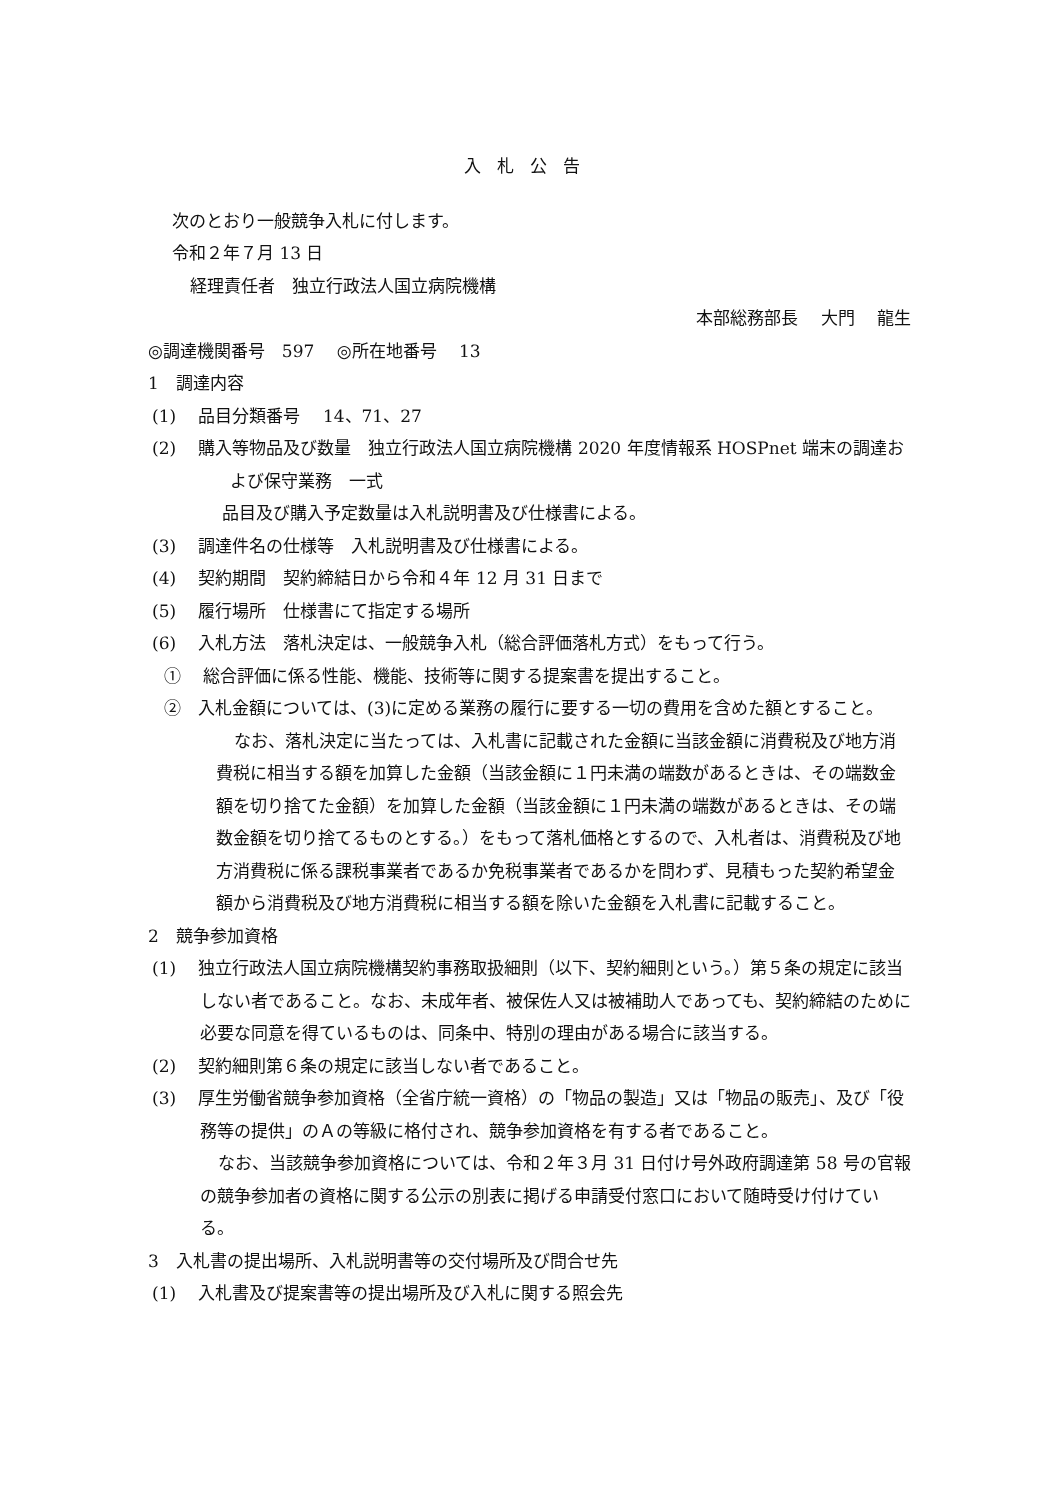入札公告
次のとおり一般競争入札に付します。
令和２年７月 13 日
経理責任者　独立行政法人国立病院機構
本部総務部長　 大門　 龍生
◎調達機関番号　597　 ◎所在地番号　 13
1　調達内容
(1)　 品目分類番号　 14、71、27
(2)　 購入等物品及び数量　独立行政法人国立病院機構 2020 年度情報系 HOSPnet 端末の調達および保守業務　一式
品目及び購入予定数量は入札説明書及び仕様書による。
(3)　 調達件名の仕様等　入札説明書及び仕様書による。
(4)　 契約期間　契約締結日から令和４年 12 月 31 日まで
(5)　 履行場所　仕様書にて指定する場所
(6)　 入札方法　落札決定は、一般競争入札（総合評価落札方式）をもって行う。
①　 総合評価に係る性能、機能、技術等に関する提案書を提出すること。
②　入札金額については、(3)に定める業務の履行に要する一切の費用を含めた額とすること。
なお、落札決定に当たっては、入札書に記載された金額に当該金額に消費税及び地方消費税に相当する額を加算した金額（当該金額に１円未満の端数があるときは、その端数金額を切り捨てた金額）を加算した金額（当該金額に１円未満の端数があるときは、その端数金額を切り捨てるものとする。）をもって落札価格とするので、入札者は、消費税及び地方消費税に係る課税事業者であるか免税事業者であるかを問わず、見積もった契約希望金額から消費税及び地方消費税に相当する額を除いた金額を入札書に記載すること。
2　競争参加資格
(1)　 独立行政法人国立病院機構契約事務取扱細則（以下、契約細則という。）第５条の規定に該当しない者であること。なお、未成年者、被保佐人又は被補助人であっても、契約締結のために必要な同意を得ているものは、同条中、特別の理由がある場合に該当する。
(2)　 契約細則第６条の規定に該当しない者であること。
(3)　 厚生労働省競争参加資格（全省庁統一資格）の「物品の製造」又は「物品の販売」、及び「役務等の提供」のＡの等級に格付され、競争参加資格を有する者であること。
なお、当該競争参加資格については、令和２年３月 31 日付け号外政府調達第 58 号の官報の競争参加者の資格に関する公示の別表に掲げる申請受付窓口において随時受け付けている。
3　入札書の提出場所、入札説明書等の交付場所及び問合せ先
(1)　 入札書及び提案書等の提出場所及び入札に関する照会先